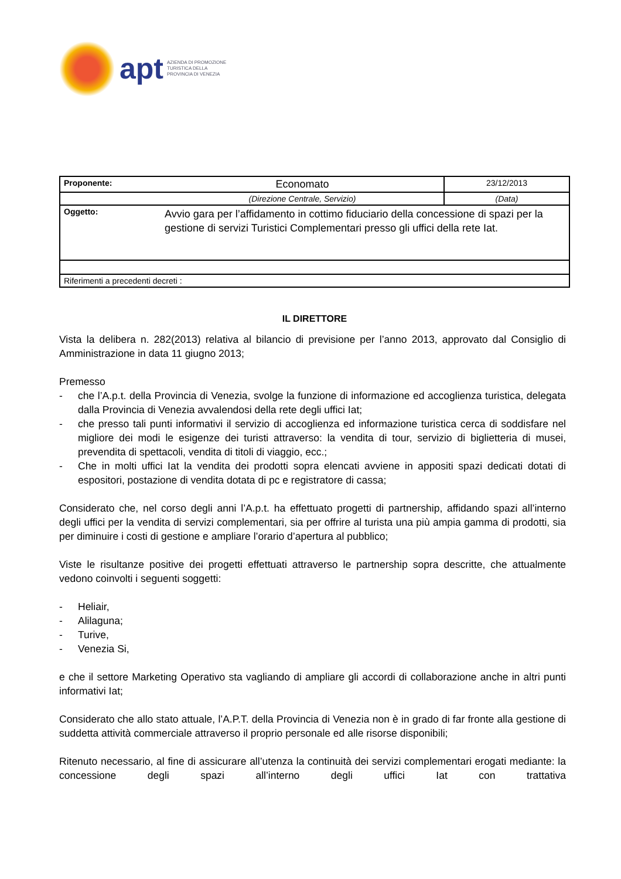apt
AZIENDA DI PROMOZIONE
TURISTICA DELLA
PROVINCIA DI VENEZIA
| Proponente: | Economato | 23/12/2013 |
| | (Direzione Centrale, Servizio) | (Data) |
| Oggetto: | Avvio gara per l’affidamento in cottimo fiduciario della concessione di spazi per la gestione di servizi Turistici Complementari presso gli uffici della rete Iat. | |
| Riferimenti a precedenti decreti : | | |
IL DIRETTORE
Vista la delibera n. 282(2013) relativa al bilancio di previsione per l’anno 2013, approvato dal Consiglio di Amministrazione in data 11 giugno 2013;
Premesso
- che l’A.p.t. della Provincia di Venezia, svolge la funzione di informazione ed accoglienza turistica, delegata dalla Provincia di Venezia avvalendosi della rete degli uffici Iat;
- che presso tali punti informativi il servizio di accoglienza ed informazione turistica cerca di soddisfare nel migliore dei modi le esigenze dei turisti attraverso: la vendita di tour, servizio di biglietteria di musei, prevendita di spettacoli, vendita di titoli di viaggio, ecc.;
- Che in molti uffici Iat la vendita dei prodotti sopra elencati avviene in appositi spazi dedicati dotati di espositori, postazione di vendita dotata di pc e registratore di cassa;
Considerato che, nel corso degli anni l’A.p.t. ha effettuato progetti di partnership, affidando spazi all’interno degli uffici per la vendita di servizi complementari, sia per offrire al turista una più ampia gamma di prodotti, sia per diminuire i costi di gestione e ampliare l’orario d’apertura al pubblico;
Viste le risultanze positive dei progetti effettuati attraverso le partnership sopra descritte, che attualmente vedono coinvolti i seguenti soggetti:
- Heliair,
- Alilaguna;
- Turive,
- Venezia Si,
e che il settore Marketing Operativo sta vagliando di ampliare gli accordi di collaborazione anche in altri punti informativi Iat;
Considerato che allo stato attuale, l’A.P.T. della Provincia di Venezia non è in grado di far fronte alla gestione di suddetta attività commerciale attraverso il proprio personale ed alle risorse disponibili;
Ritenuto necessario, al fine di assicurare all’utenza la continuità dei servizi complementari erogati mediante: la concessione degli spazi all’interno degli uffici Iat con trattativa